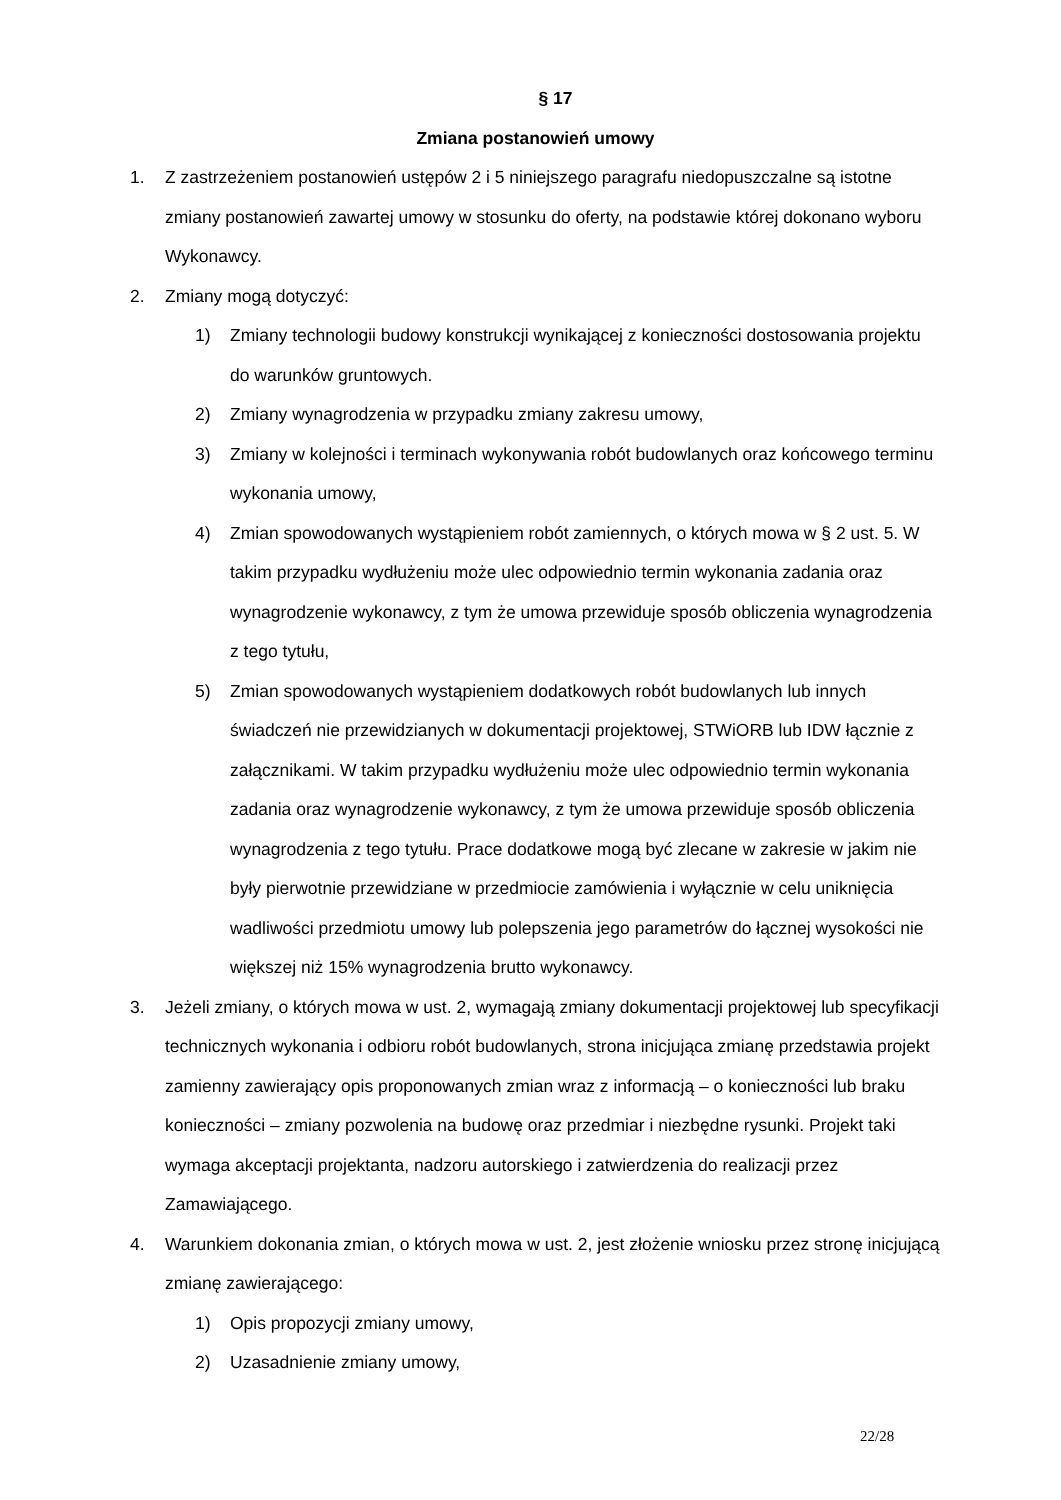§ 17
Zmiana postanowień umowy
1. Z zastrzeżeniem postanowień ustępów 2 i 5 niniejszego paragrafu niedopuszczalne są istotne zmiany postanowień zawartej umowy w stosunku do oferty, na podstawie której dokonano wyboru Wykonawcy.
2. Zmiany mogą dotyczyć:
1) Zmiany technologii budowy konstrukcji wynikającej z konieczności dostosowania projektu do warunków gruntowych.
2) Zmiany wynagrodzenia w przypadku zmiany zakresu umowy,
3) Zmiany w kolejności i terminach wykonywania robót budowlanych oraz końcowego terminu wykonania umowy,
4) Zmian spowodowanych wystąpieniem robót zamiennych, o których mowa w § 2 ust. 5. W takim przypadku wydłużeniu może ulec odpowiednio termin wykonania zadania oraz wynagrodzenie wykonawcy, z tym że umowa przewiduje sposób obliczenia wynagrodzenia z tego tytułu,
5) Zmian spowodowanych wystąpieniem dodatkowych robót budowlanych lub innych świadczeń nie przewidzianych w dokumentacji projektowej, STWiORB lub IDW łącznie z załącznikami. W takim przypadku wydłużeniu może ulec odpowiednio termin wykonania zadania oraz wynagrodzenie wykonawcy, z tym że umowa przewiduje sposób obliczenia wynagrodzenia z tego tytułu. Prace dodatkowe mogą być zlecane w zakresie w jakim nie były pierwotnie przewidziane w przedmiocie zamówienia i wyłącznie w celu uniknięcia wadliwości przedmiotu umowy lub polepszenia jego parametrów do łącznej wysokości nie większej niż 15% wynagrodzenia brutto wykonawcy.
3. Jeżeli zmiany, o których mowa w ust. 2, wymagają zmiany dokumentacji projektowej lub specyfikacji technicznych wykonania i odbioru robót budowlanych, strona inicjująca zmianę przedstawia projekt zamienny zawierający opis proponowanych zmian wraz z informacją – o konieczności lub braku konieczności – zmiany pozwolenia na budowę oraz przedmiar i niezbędne rysunki. Projekt taki wymaga akceptacji projektanta, nadzoru autorskiego i zatwierdzenia do realizacji przez Zamawiającego.
4. Warunkiem dokonania zmian, o których mowa w ust. 2, jest złożenie wniosku przez stronę inicjującą zmianę zawierającego:
1) Opis propozycji zmiany umowy,
2) Uzasadnienie zmiany umowy,
22/28